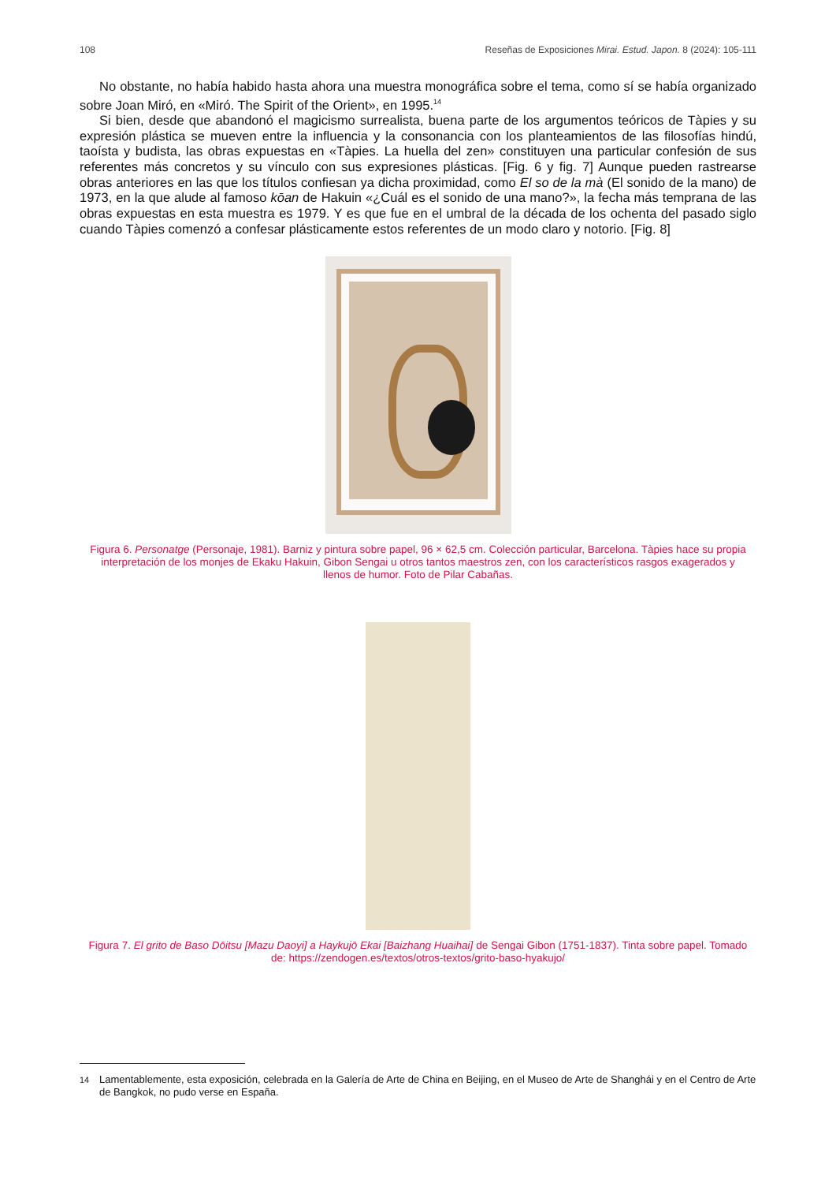108 Reseñas de Exposiciones Mirai. Estud. Japon. 8 (2024): 105-111
No obstante, no había habido hasta ahora una muestra monográfica sobre el tema, como sí se había organizado sobre Joan Miró, en «Miró. The Spirit of the Orient», en 1995.<sup>14</sup>
Si bien, desde que abandonó el magicismo surrealista, buena parte de los argumentos teóricos de Tàpies y su expresión plástica se mueven entre la influencia y la consonancia con los planteamientos de las filosofías hindú, taoísta y budista, las obras expuestas en «Tàpies. La huella del zen» constituyen una particular confesión de sus referentes más concretos y su vínculo con sus expresiones plásticas. [Fig. 6 y fig. 7] Aunque pueden rastrearse obras anteriores en las que los títulos confiesan ya dicha proximidad, como El so de la mà (El sonido de la mano) de 1973, en la que alude al famoso kōan de Hakuin «¿Cuál es el sonido de una mano?», la fecha más temprana de las obras expuestas en esta muestra es 1979. Y es que fue en el umbral de la década de los ochenta del pasado siglo cuando Tàpies comenzó a confesar plásticamente estos referentes de un modo claro y notorio. [Fig. 8]
Figura 6. Personatge (Personaje, 1981). Barniz y pintura sobre papel, 96 × 62,5 cm. Colección particular, Barcelona. Tàpies hace su propia interpretación de los monjes de Ekaku Hakuin, Gibon Sengai u otros tantos maestros zen, con los característicos rasgos exagerados y llenos de humor. Foto de Pilar Cabañas.
Figura 7. El grito de Baso Dōitsu [Mazu Daoyi] a Haykujō Ekai [Baizhang Huaihai] de Sengai Gibon (1751-1837). Tinta sobre papel. Tomado de: https://zendogen.es/textos/otros-textos/grito-baso-hyakujo/
<sup>14</sup> Lamentablemente, esta exposición, celebrada en la Galería de Arte de China en Beijing, en el Museo de Arte de Shanghái y en el Centro de Arte de Bangkok, no pudo verse en España.